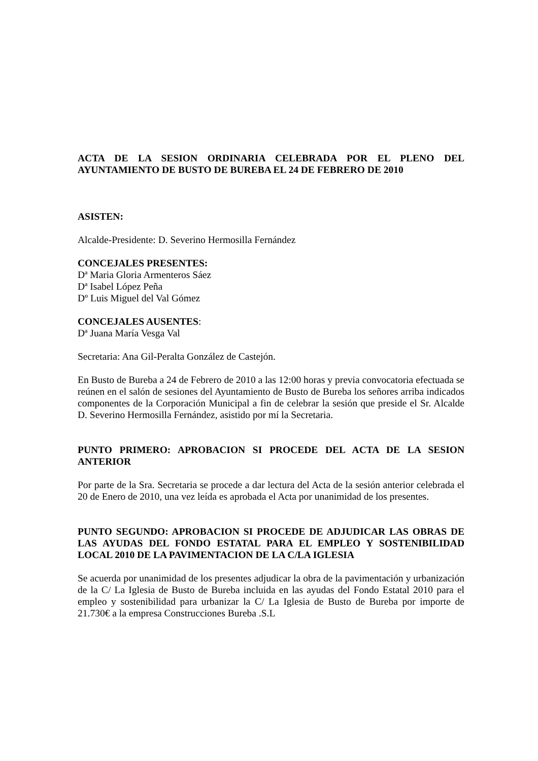ACTA DE LA SESION ORDINARIA CELEBRADA POR EL PLENO DEL AYUNTAMIENTO DE BUSTO DE BUREBA EL 24 DE FEBRERO DE 2010
ASISTEN:
Alcalde-Presidente: D. Severino Hermosilla Fernández
CONCEJALES PRESENTES:
Dª Maria Gloria Armenteros Sáez
Dª Isabel López Peña
Dº Luis Miguel del Val Gómez
CONCEJALES AUSENTES:
Dª Juana María Vesga Val
Secretaria: Ana Gil-Peralta González de Castejón.
En Busto de Bureba a 24 de Febrero de 2010 a las 12:00 horas y previa convocatoria efectuada se reúnen en el salón de sesiones del Ayuntamiento de Busto de Bureba los señores arriba indicados componentes de la Corporación Municipal a fin de celebrar la sesión que preside el Sr. Alcalde D. Severino Hermosilla Fernández, asistido por mí la Secretaria.
PUNTO PRIMERO: APROBACION SI PROCEDE DEL ACTA DE LA SESION ANTERIOR
Por parte de la Sra. Secretaria se procede a dar lectura del Acta de la sesión anterior celebrada el 20 de Enero de 2010, una vez leída es aprobada el Acta por unanimidad de los presentes.
PUNTO SEGUNDO: APROBACION SI PROCEDE DE ADJUDICAR LAS OBRAS DE LAS AYUDAS DEL FONDO ESTATAL PARA EL EMPLEO Y SOSTENIBILIDAD LOCAL 2010 DE LA PAVIMENTACION DE LA C/LA IGLESIA
Se acuerda por unanimidad de los presentes adjudicar la obra de la pavimentación y urbanización de la C/ La Iglesia de Busto de Bureba incluida en las ayudas del Fondo Estatal 2010 para el empleo y sostenibilidad para urbanizar la C/ La Iglesia de Busto de Bureba por importe de 21.730€ a la empresa Construcciones Bureba .S.L